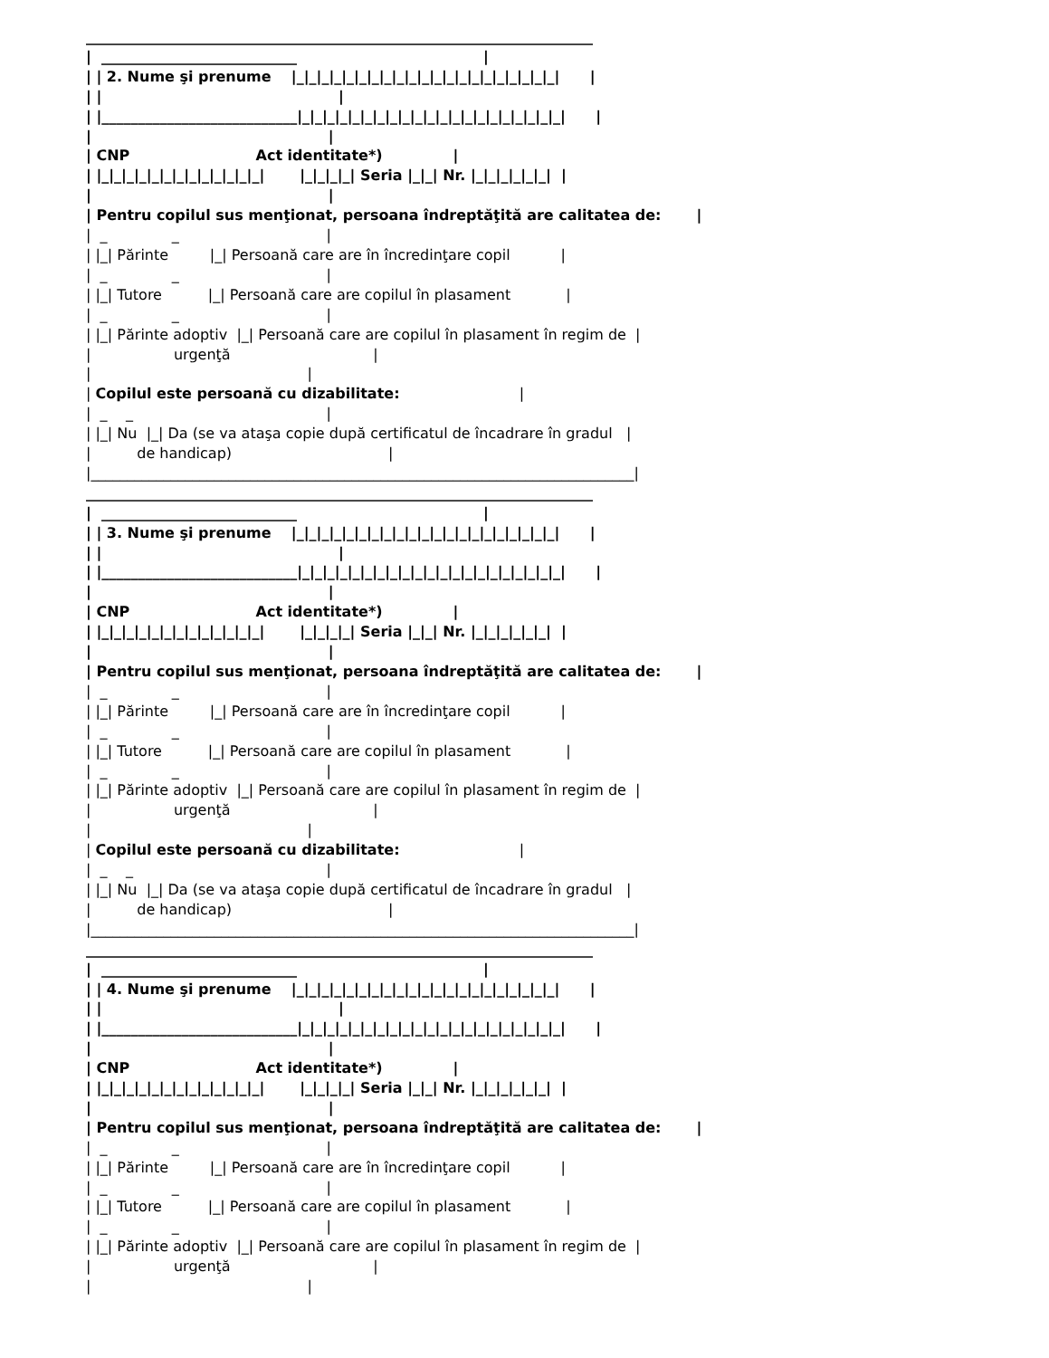______________________________________________________________________
|  ___________________________                                     |
| | 2. Nume şi prenume    |_|_|_|_|_|_|_|_|_|_|_|_|_|_|_|_|_|_|_|_|_|      |
| |                                               |
| |___________________________|_|_|_|_|_|_|_|_|_|_|_|_|_|_|_|_|_|_|_|_|_|      |
|                                               |
| CNP                         Act identitate*)              |
| |_|_|_|_|_|_|_|_|_|_|_|_|_|       |_|_|_|_| Seria |_|_| Nr. |_|_|_|_|_|_|  |
|                                               |
| Pentru copilul sus menţionat, persoana îndreptăţită are calitatea de:       |
|  _              _                                |
| |_| Părinte         |_| Persoană care are în încredinţare copil           |
|  _              _                                |
| |_| Tutore          |_| Persoană care are copilul în plasament            |
|  _              _                                |
| |_| Părinte adoptiv  |_| Persoană care are copilul în plasament în regim de  |
|                  urgenţă                               |
|                                               |
| Copilul este persoană cu dizabilitate:                          |
|  _    _                                          |
| |_| Nu  |_| Da (se va ataşa copie după certificatul de încadrare în gradul   |
|          de handicap)                                  |
|___________________________________________________________________________|
______________________________________________________________________
|  ___________________________                                     |
| | 3. Nume şi prenume    |_|_|_|_|_|_|_|_|_|_|_|_|_|_|_|_|_|_|_|_|_|      |
| |                                               |
| |___________________________|_|_|_|_|_|_|_|_|_|_|_|_|_|_|_|_|_|_|_|_|_|      |
|                                               |
| CNP                         Act identitate*)              |
| |_|_|_|_|_|_|_|_|_|_|_|_|_|       |_|_|_|_| Seria |_|_| Nr. |_|_|_|_|_|_|  |
|                                               |
| Pentru copilul sus menţionat, persoana îndreptăţită are calitatea de:       |
|  _              _                                |
| |_| Părinte         |_| Persoană care are în încredinţare copil           |
|  _              _                                |
| |_| Tutore          |_| Persoană care are copilul în plasament            |
|  _              _                                |
| |_| Părinte adoptiv  |_| Persoană care are copilul în plasament în regim de  |
|                  urgenţă                               |
|                                               |
| Copilul este persoană cu dizabilitate:                          |
|  _    _                                          |
| |_| Nu  |_| Da (se va ataşa copie după certificatul de încadrare în gradul   |
|          de handicap)                                  |
|___________________________________________________________________________|
______________________________________________________________________
|  ___________________________                                     |
| | 4. Nume şi prenume    |_|_|_|_|_|_|_|_|_|_|_|_|_|_|_|_|_|_|_|_|_|      |
| |                                               |
| |___________________________|_|_|_|_|_|_|_|_|_|_|_|_|_|_|_|_|_|_|_|_|_|      |
|                                               |
| CNP                         Act identitate*)              |
| |_|_|_|_|_|_|_|_|_|_|_|_|_|       |_|_|_|_| Seria |_|_| Nr. |_|_|_|_|_|_|  |
|                                               |
| Pentru copilul sus menţionat, persoana îndreptăţită are calitatea de:       |
|  _              _                                |
| |_| Părinte         |_| Persoană care are în încredinţare copil           |
|  _              _                                |
| |_| Tutore          |_| Persoană care are copilul în plasament            |
|  _              _                                |
| |_| Părinte adoptiv  |_| Persoană care are copilul în plasament în regim de  |
|                  urgenţă                               |
|                                               |